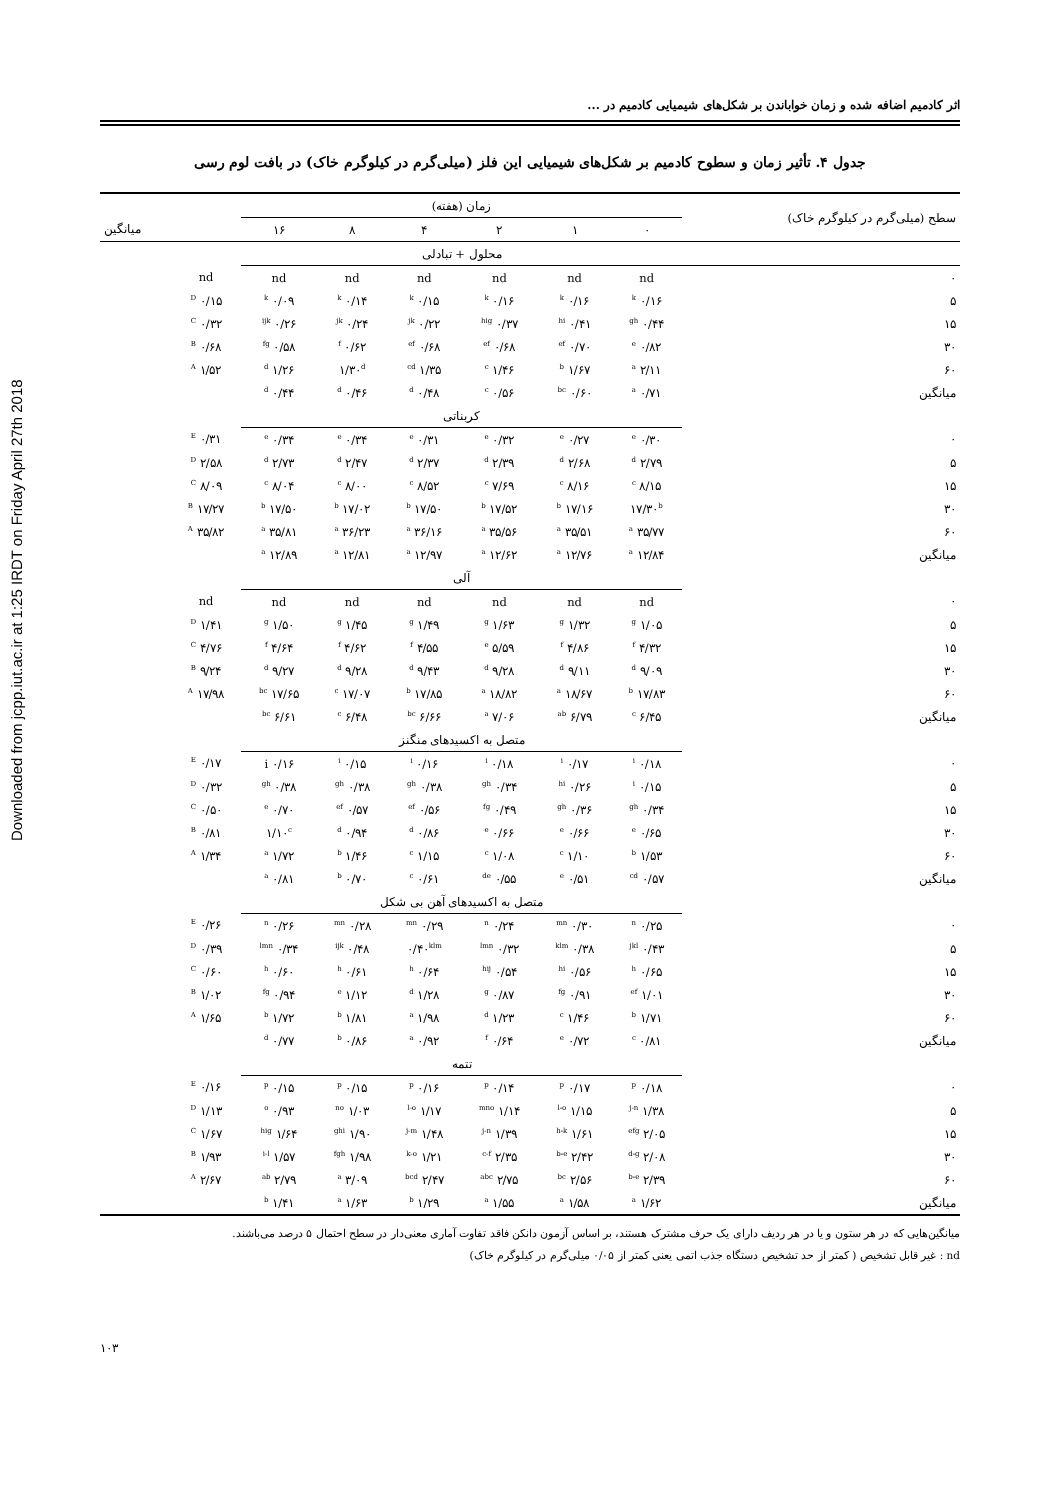Downloaded from jcpp.iut.ac.ir at 1:25 IRDT on Friday April 27th 2018
اثر کادمیم اضافه شده و زمان خواباندن بر شکل‌های شیمیایی کادمیم در ...
جدول ۴. تأثیر زمان و سطوح کادمیم بر شکل‌های شیمیایی این فلز (میلی‌گرم در کیلوگرم خاک) در بافت لوم رسی
| سطح (میلی‌گرم در کیلوگرم خاک) | زمان (هفته) | | | | | | | |
| --- | --- | --- | --- | --- | --- | --- | --- | --- |
| | ۰ | ۱ | ۲ | ۴ | ۸ | ۱۶ | | میانگین |
| | محلول + تبادلی | | | | | | | |
| ۰ | nd | nd | nd | nd | nd | nd | nd | |
| ۵ | ۰/۱۶ <sup>k</sup> | ۰/۱۶ <sup>k</sup> | ۰/۱۶ <sup>k</sup> | ۰/۱۵ <sup>k</sup> | ۰/۱۴ <sup>k</sup> | ۰/۰۹ <sup>k</sup> | ۰/۱۵ <sup>D</sup> | |
| ۱۵ | ۰/۴۴ <sup>gh</sup> | ۰/۴۱ <sup>hi</sup> | ۰/۳۷ <sup>hig</sup> | ۰/۲۲ <sup>jk</sup> | ۰/۲۴ <sup>jk</sup> | ۰/۲۶ <sup>ijk</sup> | ۰/۳۲ <sup>C</sup> | |
| ۳۰ | ۰/۸۲ <sup>e</sup> | ۰/۷۰ <sup>ef</sup> | ۰/۶۸ <sup>ef</sup> | ۰/۶۸ <sup>ef</sup> | ۰/۶۲ <sup>f</sup> | ۰/۵۸ <sup>fg</sup> | ۰/۶۸ <sup>B</sup> | |
| ۶۰ | ۲/۱۱ <sup>a</sup> | ۱/۶۷ <sup>b</sup> | ۱/۴۶ <sup>c</sup> | ۱/۳۵ <sup>cd</sup> | ۱/۳۰<sup>d</sup> | ۱/۲۶ <sup>d</sup> | ۱/۵۲ <sup>A</sup> | |
| میانگین | ۰/۷۱ <sup>a</sup> | ۰/۶۰ <sup>bc</sup> | ۰/۵۶ <sup>c</sup> | ۰/۴۸ <sup>d</sup> | ۰/۴۶ <sup>d</sup> | ۰/۴۴ <sup>d</sup> | | |
| | کربناتی | | | | | | | |
| ۰ | ۰/۳۰ <sup>e</sup> | ۰/۲۷ <sup>e</sup> | ۰/۳۲ <sup>e</sup> | ۰/۳۱ <sup>e</sup> | ۰/۳۴ <sup>e</sup> | ۰/۳۴ <sup>e</sup> | ۰/۳۱ <sup>E</sup> | |
| ۵ | ۲/۷۹ <sup>d</sup> | ۲/۶۸ <sup>d</sup> | ۲/۳۹ <sup>d</sup> | ۲/۳۷ <sup>d</sup> | ۲/۴۷ <sup>d</sup> | ۲/۷۳ <sup>d</sup> | ۲/۵۸ <sup>D</sup> | |
| ۱۵ | ۸/۱۵ <sup>c</sup> | ۸/۱۶ <sup>c</sup> | ۷/۶۹ <sup>c</sup> | ۸/۵۲ <sup>c</sup> | ۸/۰۰ <sup>c</sup> | ۸/۰۴ <sup>c</sup> | ۸/۰۹ <sup>C</sup> | |
| ۳۰ | ۱۷/۳۰<sup>b</sup> | ۱۷/۱۶ <sup>b</sup> | ۱۷/۵۲ <sup>b</sup> | ۱۷/۵۰ <sup>b</sup> | ۱۷/۰۲ <sup>b</sup> | ۱۷/۵۰ <sup>b</sup> | ۱۷/۲۷ <sup>B</sup> | |
| ۶۰ | ۳۵/۷۷ <sup>a</sup> | ۳۵/۵۱ <sup>a</sup> | ۳۵/۵۶ <sup>a</sup> | ۳۶/۱۶ <sup>a</sup> | ۳۶/۲۳ <sup>a</sup> | ۳۵/۸۱ <sup>a</sup> | ۳۵/۸۲ <sup>A</sup> | |
| میانگین | ۱۲/۸۴ <sup>a</sup> | ۱۲/۷۶ <sup>a</sup> | ۱۲/۶۲ <sup>a</sup> | ۱۲/۹۷ <sup>a</sup> | ۱۲/۸۱ <sup>a</sup> | ۱۲/۸۹ <sup>a</sup> | | |
| | آلی | | | | | | | |
| ۰ | nd | nd | nd | nd | nd | nd | nd | |
| ۵ | ۱/۰۵ <sup>g</sup> | ۱/۳۲ <sup>g</sup> | ۱/۶۳ <sup>g</sup> | ۱/۴۹ <sup>g</sup> | ۱/۴۵ <sup>g</sup> | ۱/۵۰ <sup>g</sup> | ۱/۴۱ <sup>D</sup> | |
| ۱۵ | ۴/۳۲ <sup>f</sup> | ۴/۸۶ <sup>f</sup> | ۵/۵۹ <sup>e</sup> | ۴/۵۵ <sup>f</sup> | ۴/۶۲ <sup>f</sup> | ۴/۶۴ <sup>f</sup> | ۴/۷۶ <sup>C</sup> | |
| ۳۰ | ۹/۰۹ <sup>d</sup> | ۹/۱۱ <sup>d</sup> | ۹/۲۸ <sup>d</sup> | ۹/۴۳ <sup>d</sup> | ۹/۲۸ <sup>d</sup> | ۹/۲۷ <sup>d</sup> | ۹/۲۴ <sup>B</sup> | |
| ۶۰ | ۱۷/۸۳ <sup>b</sup> | ۱۸/۶۷ <sup>a</sup> | ۱۸/۸۲ <sup>a</sup> | ۱۷/۸۵ <sup>b</sup> | ۱۷/۰۷ <sup>c</sup> | ۱۷/۶۵ <sup>bc</sup> | ۱۷/۹۸ <sup>A</sup> | |
| میانگین | ۶/۴۵ <sup>c</sup> | ۶/۷۹ <sup>ab</sup> | ۷/۰۶ <sup>a</sup> | ۶/۶۶ <sup>bc</sup> | ۶/۴۸ <sup>c</sup> | ۶/۶۱ <sup>bc</sup> | | |
| | متصل به اکسیدهای منگنز | | | | | | | |
| ۰ | ۰/۱۸ <sup>i</sup> | ۰/۱۷ <sup>i</sup> | ۰/۱۸ <sup>i</sup> | ۰/۱۶ <sup>i</sup> | ۰/۱۵ <sup>i</sup> | ۰/۱۶ i | ۰/۱۷ <sup>E</sup> | |
| ۵ | ۰/۱۵ <sup>i</sup> | ۰/۲۶ <sup>hi</sup> | ۰/۳۴ <sup>gh</sup> | ۰/۳۸ <sup>gh</sup> | ۰/۳۸ <sup>gh</sup> | ۰/۳۸ <sup>gh</sup> | ۰/۳۲ <sup>D</sup> | |
| ۱۵ | ۰/۳۴ <sup>gh</sup> | ۰/۳۶ <sup>gh</sup> | ۰/۴۹ <sup>fg</sup> | ۰/۵۶ <sup>ef</sup> | ۰/۵۷ <sup>ef</sup> | ۰/۷۰ <sup>e</sup> | ۰/۵۰ <sup>C</sup> | |
| ۳۰ | ۰/۶۵ <sup>e</sup> | ۰/۶۶ <sup>e</sup> | ۰/۶۶ <sup>e</sup> | ۰/۸۶ <sup>d</sup> | ۰/۹۴ <sup>d</sup> | ۱/۱۰<sup>c</sup> | ۰/۸۱ <sup>B</sup> | |
| ۶۰ | ۱/۵۳ <sup>b</sup> | ۱/۱۰ <sup>c</sup> | ۱/۰۸ <sup>c</sup> | ۱/۱۵ <sup>c</sup> | ۱/۴۶ <sup>b</sup> | ۱/۷۲ <sup>a</sup> | ۱/۳۴ <sup>A</sup> | |
| میانگین | ۰/۵۷ <sup>cd</sup> | ۰/۵۱ <sup>e</sup> | ۰/۵۵ <sup>de</sup> | ۰/۶۱ <sup>c</sup> | ۰/۷۰ <sup>b</sup> | ۰/۸۱ <sup>a</sup> | | |
| | متصل به اکسیدهای آهن بی شکل | | | | | | | |
| ۰ | ۰/۲۵ <sup>n</sup> | ۰/۳۰ <sup>mn</sup> | ۰/۲۴ <sup>n</sup> | ۰/۲۹ <sup>mn</sup> | ۰/۲۸ <sup>mn</sup> | ۰/۲۶ <sup>n</sup> | ۰/۲۶ <sup>E</sup> | |
| ۵ | ۰/۴۳ <sup>jkl</sup> | ۰/۳۸ <sup>klm</sup> | ۰/۳۲ <sup>lmn</sup> | ۰/۴۰<sup>klm</sup> | ۰/۴۸ <sup>ijk</sup> | ۰/۳۴ <sup>lmn</sup> | ۰/۳۹ <sup>D</sup> | |
| ۱۵ | ۰/۶۵ <sup>h</sup> | ۰/۵۶ <sup>hi</sup> | ۰/۵۴ <sup>hij</sup> | ۰/۶۴ <sup>h</sup> | ۰/۶۱ <sup>h</sup> | ۰/۶۰ <sup>h</sup> | ۰/۶۰ <sup>C</sup> | |
| ۳۰ | ۱/۰۱ <sup>ef</sup> | ۰/۹۱ <sup>fg</sup> | ۰/۸۷ <sup>g</sup> | ۱/۲۸ <sup>d</sup> | ۱/۱۲ <sup>e</sup> | ۰/۹۴ <sup>fg</sup> | ۱/۰۲ <sup>B</sup> | |
| ۶۰ | ۱/۷۱ <sup>b</sup> | ۱/۴۶ <sup>c</sup> | ۱/۲۳ <sup>d</sup> | ۱/۹۸ <sup>a</sup> | ۱/۸۱ <sup>b</sup> | ۱/۷۲ <sup>b</sup> | ۱/۶۵ <sup>A</sup> | |
| میانگین | ۰/۸۱ <sup>c</sup> | ۰/۷۲ <sup>e</sup> | ۰/۶۴ <sup>f</sup> | ۰/۹۲ <sup>a</sup> | ۰/۸۶ <sup>b</sup> | ۰/۷۷ <sup>d</sup> | | |
| | تتمه | | | | | | | |
| ۰ | ۰/۱۸ <sup>p</sup> | ۰/۱۷ <sup>p</sup> | ۰/۱۴ <sup>p</sup> | ۰/۱۶ <sup>p</sup> | ۰/۱۵ <sup>p</sup> | ۰/۱۵ <sup>p</sup> | ۰/۱۶ <sup>E</sup> | |
| ۵ | ۱/۳۸ <sup>j-n</sup> | ۱/۱۵ <sup>l-o</sup> | ۱/۱۴ <sup>mno</sup> | ۱/۱۷ <sup>l-o</sup> | ۱/۰۳ <sup>no</sup> | ۰/۹۳ <sup>o</sup> | ۱/۱۳ <sup>D</sup> | |
| ۱۵ | ۲/۰۵ <sup>efg</sup> | ۱/۶۱ <sup>h-k</sup> | ۱/۳۹ <sup>j-n</sup> | ۱/۴۸ <sup>j-m</sup> | ۱/۹۰ <sup>ghi</sup> | ۱/۶۴ <sup>hig</sup> | ۱/۶۷ <sup>C</sup> | |
| ۳۰ | ۲/۰۸ <sup>d-g</sup> | ۲/۴۲ <sup>b-e</sup> | ۲/۳۵ <sup>c-f</sup> | ۱/۲۱ <sup>k-o</sup> | ۱/۹۸ <sup>fgh</sup> | ۱/۵۷ <sup>i-l</sup> | ۱/۹۳ <sup>B</sup> | |
| ۶۰ | ۲/۳۹ <sup>b-e</sup> | ۲/۵۶ <sup>bc</sup> | ۲/۷۵ <sup>abc</sup> | ۲/۴۷ <sup>bcd</sup> | ۳/۰۹ <sup>a</sup> | ۲/۷۹ <sup>ab</sup> | ۲/۶۷ <sup>A</sup> | |
| میانگین | ۱/۶۲ <sup>a</sup> | ۱/۵۸ <sup>a</sup> | ۱/۵۵ <sup>a</sup> | ۱/۲۹ <sup>b</sup> | ۱/۶۳ <sup>a</sup> | ۱/۴۱ <sup>b</sup> | | |
میانگین‌هایی که در هر ستون و یا در هر ردیف دارای یک حرف مشترک هستند، بر اساس آزمون دانکن فاقد تفاوت آماری معنی‌دار در سطح احتمال ۵ درصد می‌باشند.
nd : غیر قابل تشخیص ( کمتر از حد تشخیص دستگاه جذب اتمی یعنی کمتر از ۰/۰۵ میلی‌گرم در کیلوگرم خاک)
۱۰۳